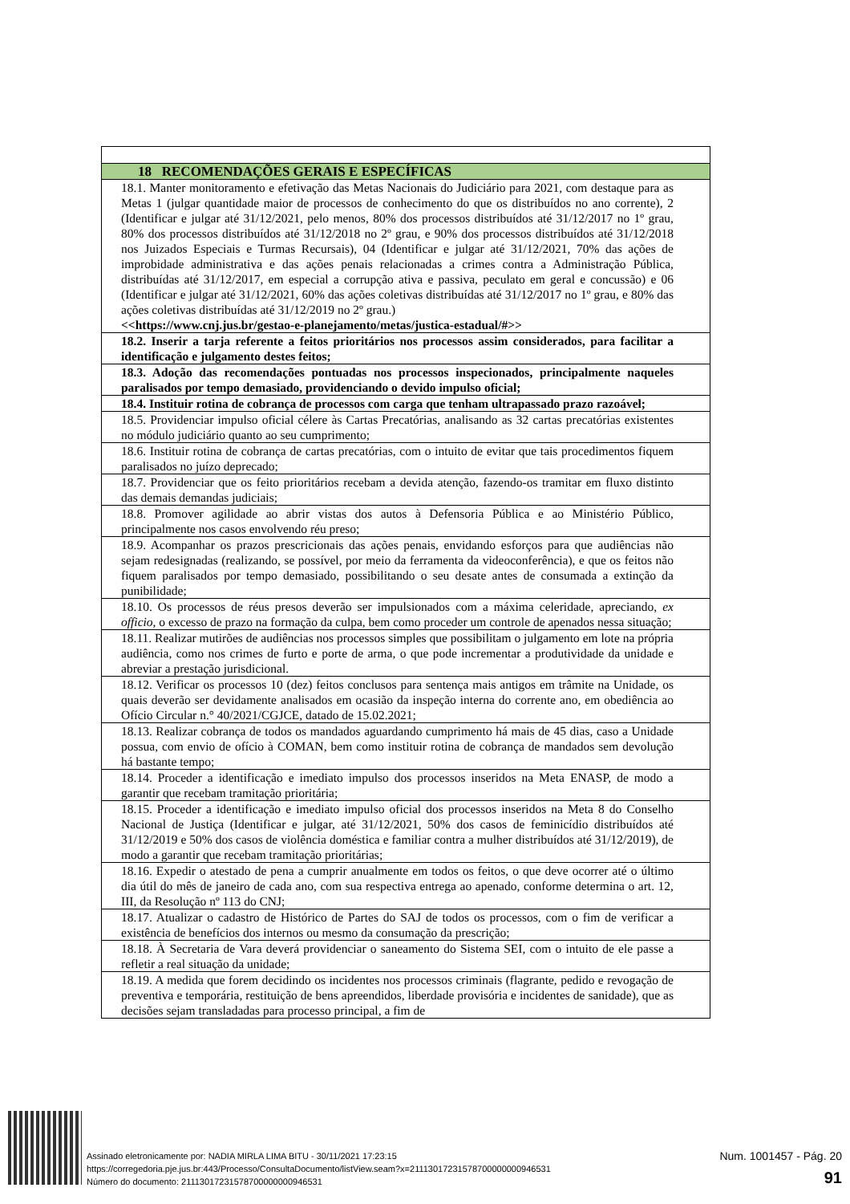| 18 RECOMENDAÇÕES GERAIS E ESPECÍFICAS |
| 18.1. Manter monitoramento e efetivação das Metas Nacionais do Judiciário para 2021, com destaque para as Metas 1 (julgar quantidade maior de processos de conhecimento do que os distribuídos no ano corrente), 2 (Identificar e julgar até 31/12/2021, pelo menos, 80% dos processos distribuídos até 31/12/2017 no 1º grau, 80% dos processos distribuídos até 31/12/2018 no 2º grau, e 90% dos processos distribuídos até 31/12/2018 nos Juizados Especiais e Turmas Recursais), 04 (Identificar e julgar até 31/12/2021, 70% das ações de improbidade administrativa e das ações penais relacionadas a crimes contra a Administração Pública, distribuídas até 31/12/2017, em especial a corrupção ativa e passiva, peculato em geral e concussão) e 06 (Identificar e julgar até 31/12/2021, 60% das ações coletivas distribuídas até 31/12/2017 no 1º grau, e 80% das ações coletivas distribuídas até 31/12/2019 no 2º grau.) <<https://www.cnj.jus.br/gestao-e-planejamento/metas/justica-estadual/#>> |
| 18.2. Inserir a tarja referente a feitos prioritários nos processos assim considerados, para facilitar a identificação e julgamento destes feitos; |
| 18.3. Adoção das recomendações pontuadas nos processos inspecionados, principalmente naqueles paralisados por tempo demasiado, providenciando o devido impulso oficial; |
| 18.4. Instituir rotina de cobrança de processos com carga que tenham ultrapassado prazo razoável; |
| 18.5. Providenciar impulso oficial célere às Cartas Precatórias, analisando as 32 cartas precatórias existentes no módulo judiciário quanto ao seu cumprimento; |
| 18.6. Instituir rotina de cobrança de cartas precatórias, com o intuito de evitar que tais procedimentos fiquem paralisados no juízo deprecado; |
| 18.7. Providenciar que os feito prioritários recebam a devida atenção, fazendo-os tramitar em fluxo distinto das demais demandas judiciais; |
| 18.8. Promover agilidade ao abrir vistas dos autos à Defensoria Pública e ao Ministério Público, principalmente nos casos envolvendo réu preso; |
| 18.9. Acompanhar os prazos prescricionais das ações penais, envidando esforços para que audiências não sejam redesignadas (realizando, se possível, por meio da ferramenta da videoconferência), e que os feitos não fiquem paralisados por tempo demasiado, possibilitando o seu desate antes de consumada a extinção da punibilidade; |
| 18.10. Os processos de réus presos deverão ser impulsionados com a máxima celeridade, apreciando, ex officio , o excesso de prazo na formação da culpa, bem como proceder um controle de apenados nessa situação; |
| 18.11. Realizar mutirões de audiências nos processos simples que possibilitam o julgamento em lote na própria audiência, como nos crimes de furto e porte de arma, o que pode incrementar a produtividade da unidade e abreviar a prestação jurisdicional. |
| 18.12. Verificar os processos 10 (dez) feitos conclusos para sentença mais antigos em trâmite na Unidade, os quais deverão ser devidamente analisados em ocasião da inspeção interna do corrente ano, em obediência ao Ofício Circular n.° 40/2021/CGJCE, datado de 15.02.2021; |
| 18.13. Realizar cobrança de todos os mandados aguardando cumprimento há mais de 45 dias, caso a Unidade possua, com envio de ofício à COMAN, bem como instituir rotina de cobrança de mandados sem devolução há bastante tempo; |
| 18.14. Proceder a identificação e imediato impulso dos processos inseridos na Meta ENASP, de modo a garantir que recebam tramitação prioritária; |
| 18.15. Proceder a identificação e imediato impulso oficial dos processos inseridos na Meta 8 do Conselho Nacional de Justiça (Identificar e julgar, até 31/12/2021, 50% dos casos de feminicídio distribuídos até 31/12/2019 e 50% dos casos de violência doméstica e familiar contra a mulher distribuídos até 31/12/2019), de modo a garantir que recebam tramitação prioritárias; |
| 18.16. Expedir o atestado de pena a cumprir anualmente em todos os feitos, o que deve ocorrer até o último dia útil do mês de janeiro de cada ano, com sua respectiva entrega ao apenado, conforme determina o art. 12, III, da Resolução nº 113 do CNJ; |
| 18.17. Atualizar o cadastro de Histórico de Partes do SAJ de todos os processos, com o fim de verificar a existência de benefícios dos internos ou mesmo da consumação da prescrição; |
| 18.18. À Secretaria de Vara deverá providenciar o saneamento do Sistema SEI, com o intuito de ele passe a refletir a real situação da unidade; |
| 18.19. A medida que forem decidindo os incidentes nos processos criminais (flagrante, pedido e revogação de preventiva e temporária, restituição de bens apreendidos, liberdade provisória e incidentes de sanidade), que as decisões sejam transladadas para processo principal, a fim de |
Assinado eletronicamente por: NADIA MIRLA LIMA BITU - 30/11/2021 17:23:15
https://corregedoria.pje.jus.br:443/Processo/ConsultaDocumento/listView.seam?x=21113017231578700000000946531
Número do documento: 21113017231578700000000946531
Num. 1001457 - Pág. 20
91